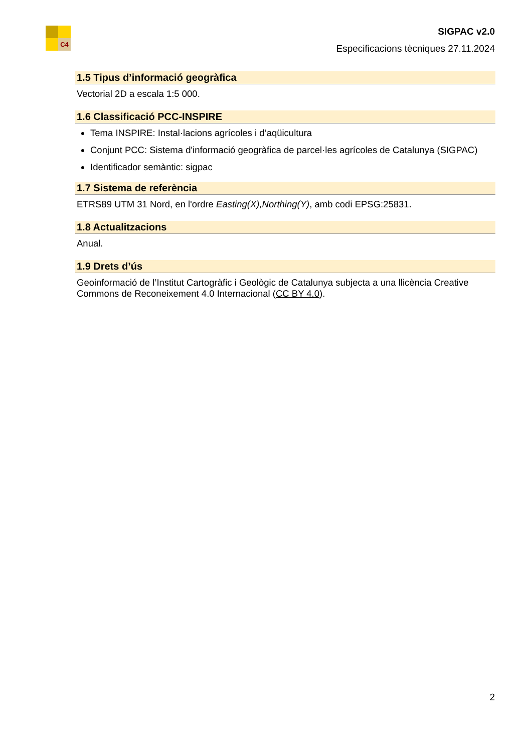C4
SIGPAC v2.0
Especificacions tècniques 27.11.2024
1.5 Tipus d’informació geogràfica
Vectorial 2D a escala 1:5 000.
1.6 Classificació PCC-INSPIRE
Tema INSPIRE: Instal·lacions agrícoles i d’aqüicultura
Conjunt PCC: Sistema d'informació geogràfica de parcel·les agrícoles de Catalunya (SIGPAC)
Identificador semàntic: sigpac
1.7 Sistema de referència
ETRS89 UTM 31 Nord, en l'ordre Easting(X),Northing(Y), amb codi EPSG:25831.
1.8 Actualitzacions
Anual.
1.9 Drets d’ús
Geoinformació de l’Institut Cartogràfic i Geològic de Catalunya subjecta a una llicència Creative Commons de Reconeixement 4.0 Internacional (CC BY 4.0).
2